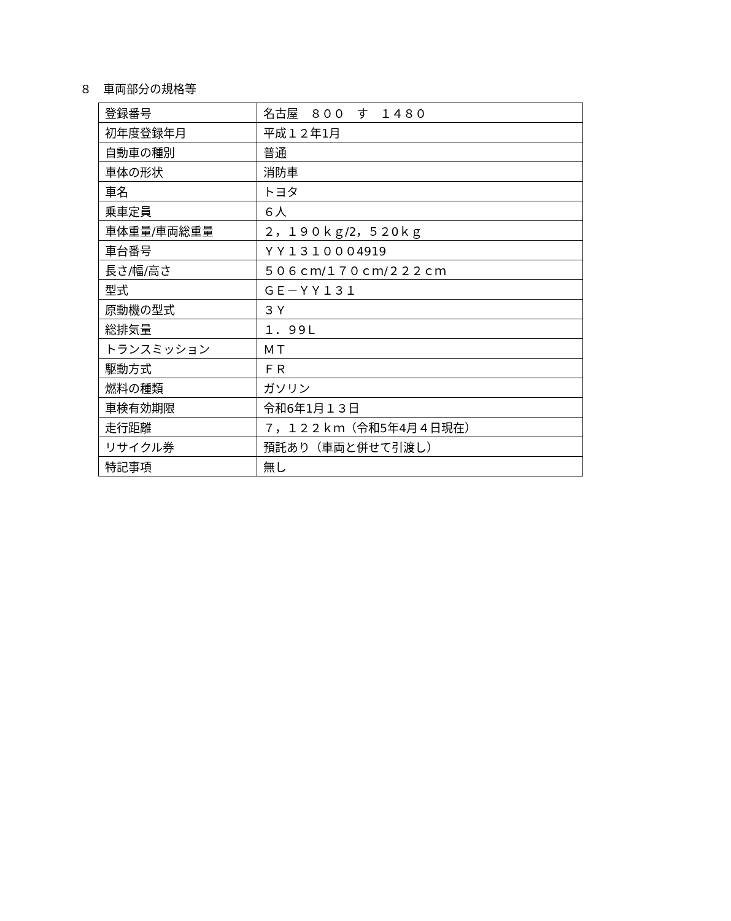８　車両部分の規格等
| 登録番号 | 名古屋 ８００ す １４８０ |
| 初年度登録年月 | 平成１２年1月 |
| 自動車の種別 | 普通 |
| 車体の形状 | 消防車 |
| 車名 | トヨタ |
| 乗車定員 | ６人 |
| 車体重量/車両総重量 | ２，１９０ｋｇ/2，５２0ｋｇ |
| 車台番号 | ＹＹ１３１０００4919 |
| 長さ/幅/高さ | ５０６ｃｍ/１７０ｃｍ/２２２ｃｍ |
| 型式 | ＧＥ－ＹＹ１３１ |
| 原動機の型式 | ３Ｙ |
| 総排気量 | １．９9Ｌ |
| トランスミッション | ＭＴ |
| 駆動方式 | ＦＲ |
| 燃料の種類 | ガソリン |
| 車検有効期限 | 令和6年1月１３日 |
| 走行距離 | ７，１２２ｋｍ（令和5年4月４日現在） |
| リサイクル券 | 預託あり（車両と併せて引渡し） |
| 特記事項 | 無し |